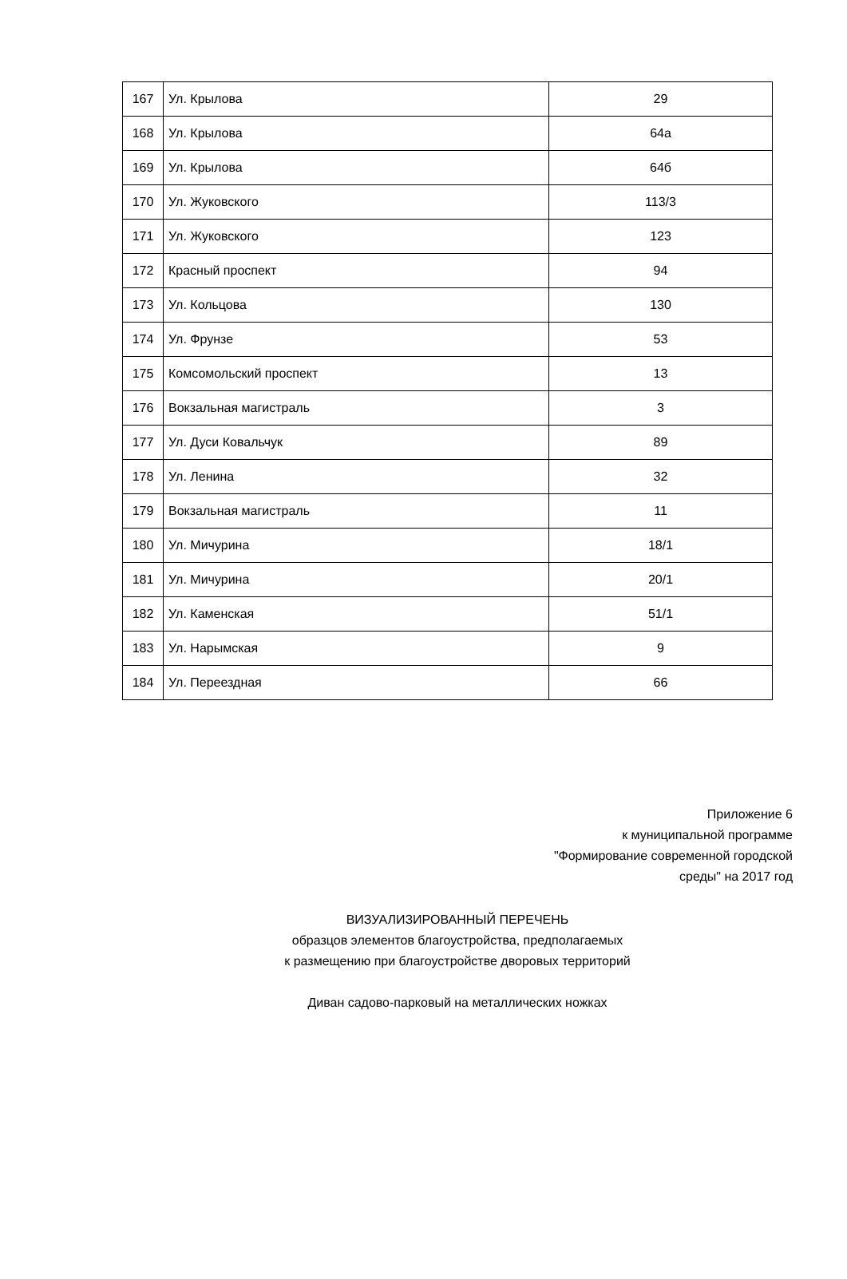| 167 | Ул. Крылова | 29 |
| 168 | Ул. Крылова | 64а |
| 169 | Ул. Крылова | 64б |
| 170 | Ул. Жуковского | 113/3 |
| 171 | Ул. Жуковского | 123 |
| 172 | Красный проспект | 94 |
| 173 | Ул. Кольцова | 130 |
| 174 | Ул. Фрунзе | 53 |
| 175 | Комсомольский проспект | 13 |
| 176 | Вокзальная магистраль | 3 |
| 177 | Ул. Дуси Ковальчук | 89 |
| 178 | Ул. Ленина | 32 |
| 179 | Вокзальная магистраль | 11 |
| 180 | Ул. Мичурина | 18/1 |
| 181 | Ул. Мичурина | 20/1 |
| 182 | Ул. Каменская | 51/1 |
| 183 | Ул. Нарымская | 9 |
| 184 | Ул. Переездная | 66 |
Приложение 6
к муниципальной программе
"Формирование современной городской
среды" на 2017 год
ВИЗУАЛИЗИРОВАННЫЙ ПЕРЕЧЕНЬ
образцов элементов благоустройства, предполагаемых
к размещению при благоустройстве дворовых территорий
Диван садово-парковый на металлических ножках